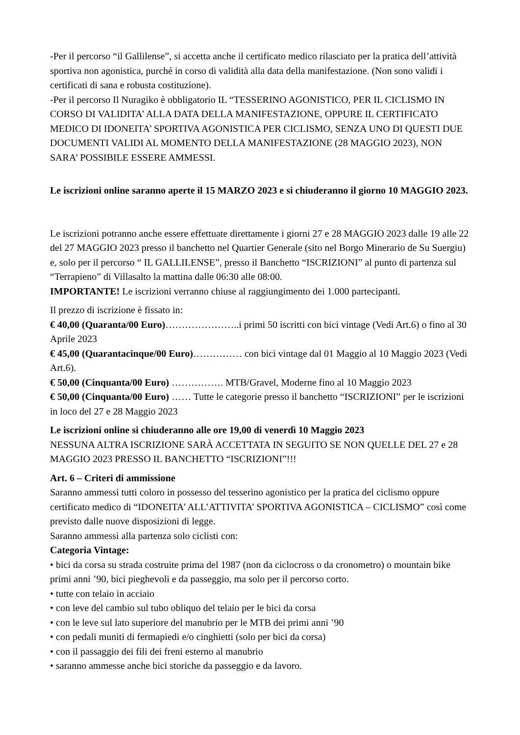-Per il percorso “il Gallilense”, si accetta anche il certificato medico rilasciato per la pratica dell’attività sportiva non agonistica, purché in corso di validità alla data della manifestazione. (Non sono validi i certificati di sana e robusta costituzione).
-Per il percorso Il Nuragiko è obbligatorio IL “TESSERINO AGONISTICO, PER IL CICLISMO IN CORSO DI VALIDITA’ ALLA DATA DELLA MANIFESTAZIONE, OPPURE IL CERTIFICATO MEDICO DI IDONEITA’ SPORTIVA AGONISTICA PER CICLISMO, SENZA UNO DI QUESTI DUE DOCUMENTI VALIDI AL MOMENTO DELLA MANIFESTAZIONE (28 MAGGIO 2023), NON SARA’ POSSIBILE ESSERE AMMESSI.
Le iscrizioni online saranno aperte il 15 MARZO 2023 e si chiuderanno il giorno 10 MAGGIO 2023.
Le iscrizioni potranno anche essere effettuate direttamente i giorni 27 e 28 MAGGIO 2023 dalle 19 alle 22 del 27 MAGGIO 2023 presso il banchetto nel Quartier Generale (sito nel Borgo Minerario de Su Suergiu) e, solo per il percorso “ IL GALLILENSE”, presso il Banchetto “ISCRIZIONI” al punto di partenza sul “Terrapieno” di Villasalto la mattina dalle 06:30 alle 08:00.
IMPORTANTE! Le iscrizioni verranno chiuse al raggiungimento dei 1.000 partecipanti.
Il prezzo di iscrizione è fissato in:
€ 40,00 (Quaranta/00 Euro)…………………..i primi 50 iscritti con bici vintage (Vedi Art.6) o fino al 30 Aprile 2023
€ 45,00 (Quarantacinque/00 Euro)…………… con bici vintage dal 01 Maggio al 10 Maggio 2023 (Vedi Art.6).
€ 50,00 (Cinquanta/00 Euro) ……………. MTB/Gravel, Moderne fino al 10 Maggio 2023
€ 50,00 (Cinquanta/00 Euro) …… Tutte le categorie presso il banchetto “ISCRIZIONI” per le iscrizioni in loco del 27 e 28 Maggio 2023
Le iscrizioni online si chiuderanno alle ore 19,00 di venerdì 10 Maggio 2023
NESSUNA ALTRA ISCRIZIONE SARÀ ACCETTATA IN SEGUITO SE NON QUELLE DEL 27 e 28 MAGGIO 2023 PRESSO IL BANCHETTO “ISCRIZIONI”!!!
Art. 6 – Criteri di ammissione
Saranno ammessi tutti coloro in possesso del tesserino agonistico per la pratica del ciclismo oppure certificato medico di “IDONEITA’ ALL’ATTIVITA’ SPORTIVA AGONISTICA – CICLISMO” così come previsto dalle nuove disposizioni di legge.
Saranno ammessi alla partenza solo ciclisti con:
Categoria Vintage:
• bici da corsa su strada costruite prima del 1987 (non da ciclocross o da cronometro) o mountain bike primi anni ’90, bici pieghevoli e da passeggio, ma solo per il percorso corto.
• tutte con telaio in acciaio
• con leve del cambio sul tubo obliquo del telaio per le bici da corsa
• con le leve sul lato superiore del manubrio per le MTB dei primi anni ’90
• con pedali muniti di fermapiedi e/o cinghietti (solo per bici da corsa)
• con il passaggio dei fili dei freni esterno al manubrio
• saranno ammesse anche bici storiche da passeggio e da lavoro.